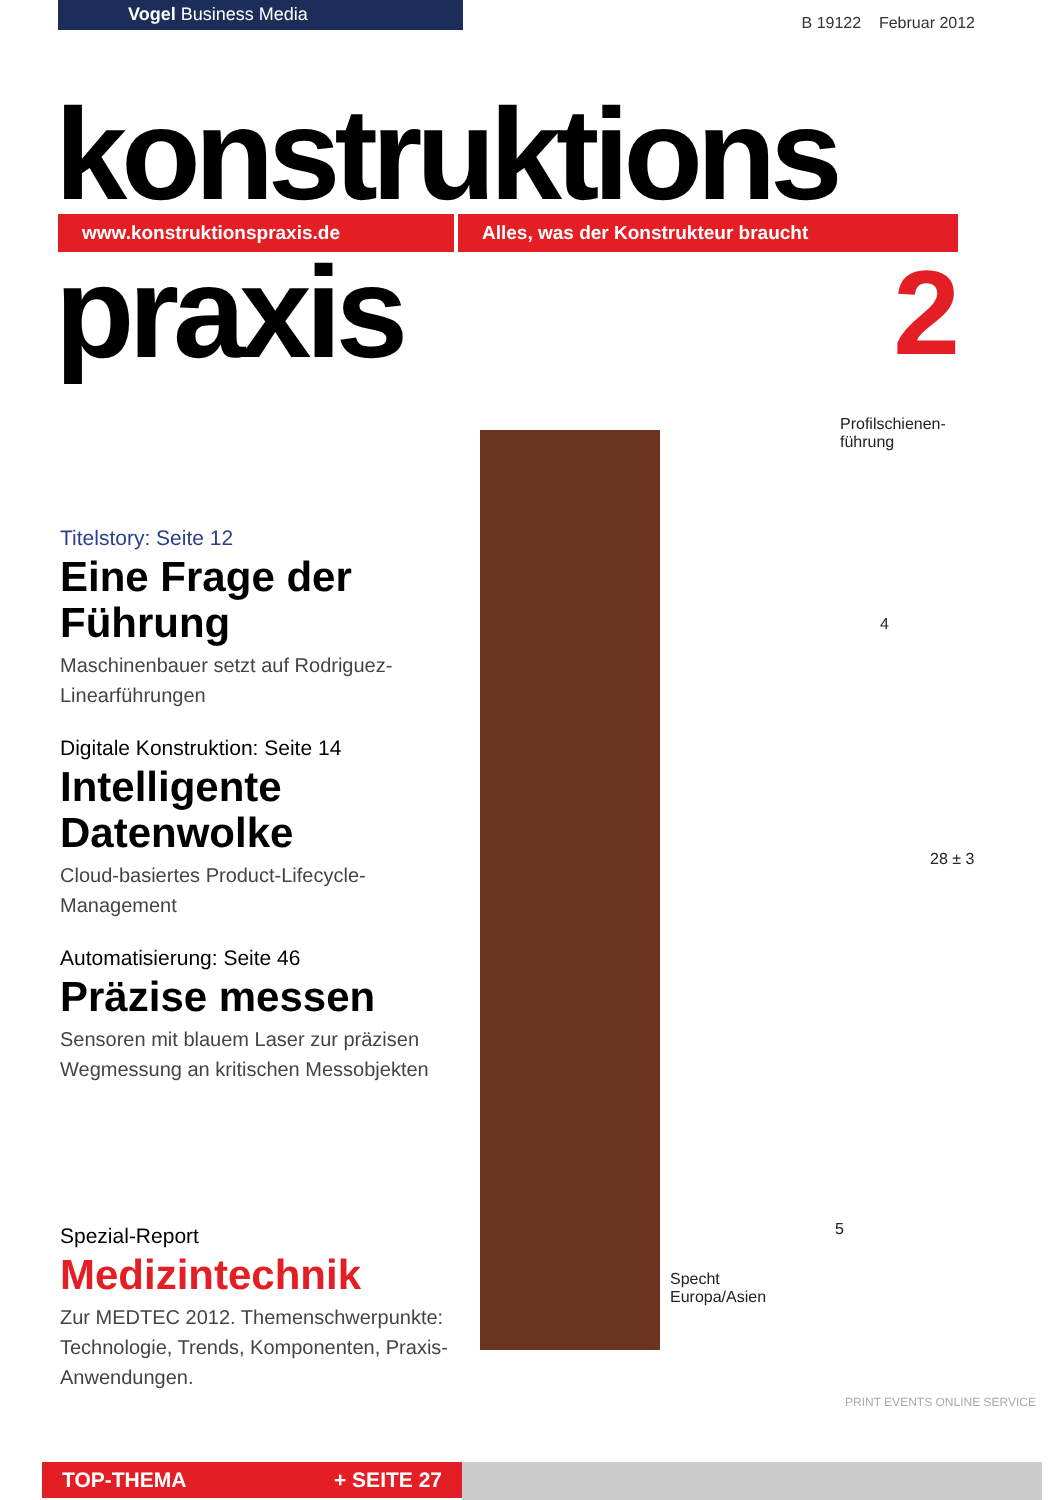Vogel Business Media
B 19122 Februar 2012
konstruktions
www.konstruktionspraxis.de Alles, was der Konstrukteur braucht
praxis 2
Profilschienen-
führung
4
28 ± 3
5
Specht
Europa/Asien
Titelstory: Seite 12
Eine Frage der Führung
Maschinenbauer setzt auf Rodriguez-Linearführungen
Digitale Konstruktion: Seite 14
Intelligente Datenwolke
Cloud-basiertes Product-Lifecycle-Management
Automatisierung: Seite 46
Präzise messen
Sensoren mit blauem Laser zur präzisen Wegmessung an kritischen Messobjekten
Spezial-Report
Medizintechnik
Zur MEDTEC 2012. Themenschwerpunkte: Technologie, Trends, Komponenten, Praxis-Anwendungen.
PRINT EVENTS ONLINE SERVICE
TOP-THEMA + SEITE 27